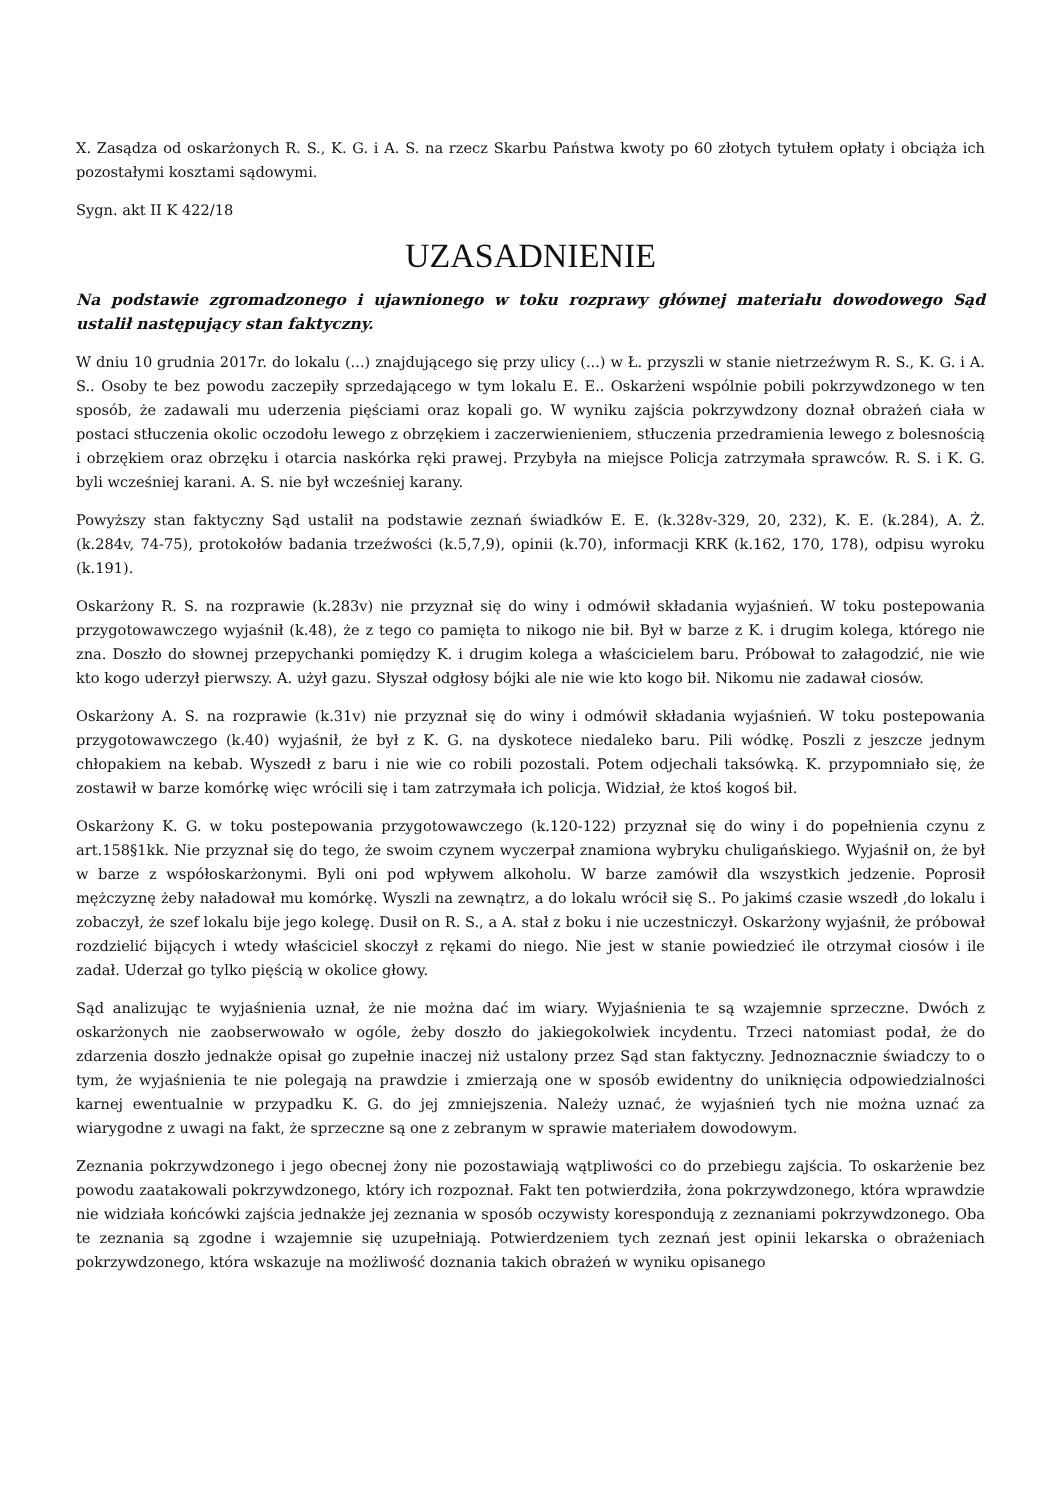X. Zasądza od oskarżonych R. S., K. G. i A. S. na rzecz Skarbu Państwa kwoty po 60 złotych tytułem opłaty i obciąża ich pozostałymi kosztami sądowymi.
Sygn. akt II K 422/18
UZASADNIENIE
Na podstawie zgromadzonego i ujawnionego w toku rozprawy głównej materiału dowodowego Sąd ustalił następujący stan faktyczny.
W dniu 10 grudnia 2017r. do lokalu (...) znajdującego się przy ulicy (...) w Ł. przyszli w stanie nietrzeźwym R. S., K. G. i A. S.. Osoby te bez powodu zaczepiły sprzedającego w tym lokalu E. E.. Oskarżeni wspólnie pobili pokrzywdzonego w ten sposób, że zadawali mu uderzenia pięściami oraz kopali go. W wyniku zajścia pokrzywdzony doznał obrażeń ciała w postaci stłuczenia okolic oczodołu lewego z obrzękiem i zaczerwienieniem, stłuczenia przedramienia lewego z bolesnością i obrzękiem oraz obrzęku i otarcia naskórka ręki prawej. Przybyła na miejsce Policja zatrzymała sprawców. R. S. i K. G. byli wcześniej karani. A. S. nie był wcześniej karany.
Powyższy stan faktyczny Sąd ustalił na podstawie zeznań świadków E. E. (k.328v-329, 20, 232), K. E. (k.284), A. Ż. (k.284v, 74-75), protokołów badania trzeźwości (k.5,7,9), opinii (k.70), informacji KRK (k.162, 170, 178), odpisu wyroku (k.191).
Oskarżony R. S. na rozprawie (k.283v) nie przyznał się do winy i odmówił składania wyjaśnień. W toku postepowania przygotowawczego wyjaśnił (k.48), że z tego co pamięta to nikogo nie bił. Był w barze z K. i drugim kolega, którego nie zna. Doszło do słownej przepychanki pomiędzy K. i drugim kolega a właścicielem baru. Próbował to załagodzić, nie wie kto kogo uderzył pierwszy. A. użył gazu. Słyszał odgłosy bójki ale nie wie kto kogo bił. Nikomu nie zadawał ciosów.
Oskarżony A. S. na rozprawie (k.31v) nie przyznał się do winy i odmówił składania wyjaśnień. W toku postepowania przygotowawczego (k.40) wyjaśnił, że był z K. G. na dyskotece niedaleko baru. Pili wódkę. Poszli z jeszcze jednym chłopakiem na kebab. Wyszedł z baru i nie wie co robili pozostali. Potem odjechali taksówką. K. przypomniało się, że zostawił w barze komórkę więc wrócili się i tam zatrzymała ich policja. Widział, że ktoś kogoś bił.
Oskarżony K. G. w toku postepowania przygotowawczego (k.120-122) przyznał się do winy i do popełnienia czynu z art.158§1kk. Nie przyznał się do tego, że swoim czynem wyczerpał znamiona wybryku chuligańskiego. Wyjaśnił on, że był w barze z współoskarżonymi. Byli oni pod wpływem alkoholu. W barze zamówił dla wszystkich jedzenie. Poprosił mężczyznę żeby naładował mu komórkę. Wyszli na zewnątrz, a do lokalu wrócił się S.. Po jakimś czasie wszedł ,do lokalu i zobaczył, że szef lokalu bije jego kolegę. Dusił on R. S., a A. stał z boku i nie uczestniczył. Oskarżony wyjaśnił, że próbował rozdzielić bijących i wtedy właściciel skoczył z rękami do niego. Nie jest w stanie powiedzieć ile otrzymał ciosów i ile zadał. Uderzał go tylko pięścią w okolice głowy.
Sąd analizując te wyjaśnienia uznał, że nie można dać im wiary. Wyjaśnienia te są wzajemnie sprzeczne. Dwóch z oskarżonych nie zaobserwowało w ogóle, żeby doszło do jakiegokolwiek incydentu. Trzeci natomiast podał, że do zdarzenia doszło jednakże opisał go zupełnie inaczej niż ustalony przez Sąd stan faktyczny. Jednoznacznie świadczy to o tym, że wyjaśnienia te nie polegają na prawdzie i zmierzają one w sposób ewidentny do uniknięcia odpowiedzialności karnej ewentualnie w przypadku K. G. do jej zmniejszenia. Należy uznać, że wyjaśnień tych nie można uznać za wiarygodne z uwagi na fakt, że sprzeczne są one z zebranym w sprawie materiałem dowodowym.
Zeznania pokrzywdzonego i jego obecnej żony nie pozostawiają wątpliwości co do przebiegu zajścia. To oskarżenie bez powodu zaatakowali pokrzywdzonego, który ich rozpoznał. Fakt ten potwierdziła, żona pokrzywdzonego, która wprawdzie nie widziała końcówki zajścia jednakże jej zeznania w sposób oczywisty korespondują z zeznaniami pokrzywdzonego. Oba te zeznania są zgodne i wzajemnie się uzupełniają. Potwierdzeniem tych zeznań jest opinii lekarska o obrażeniach pokrzywdzonego, która wskazuje na możliwość doznania takich obrażeń w wyniku opisanego